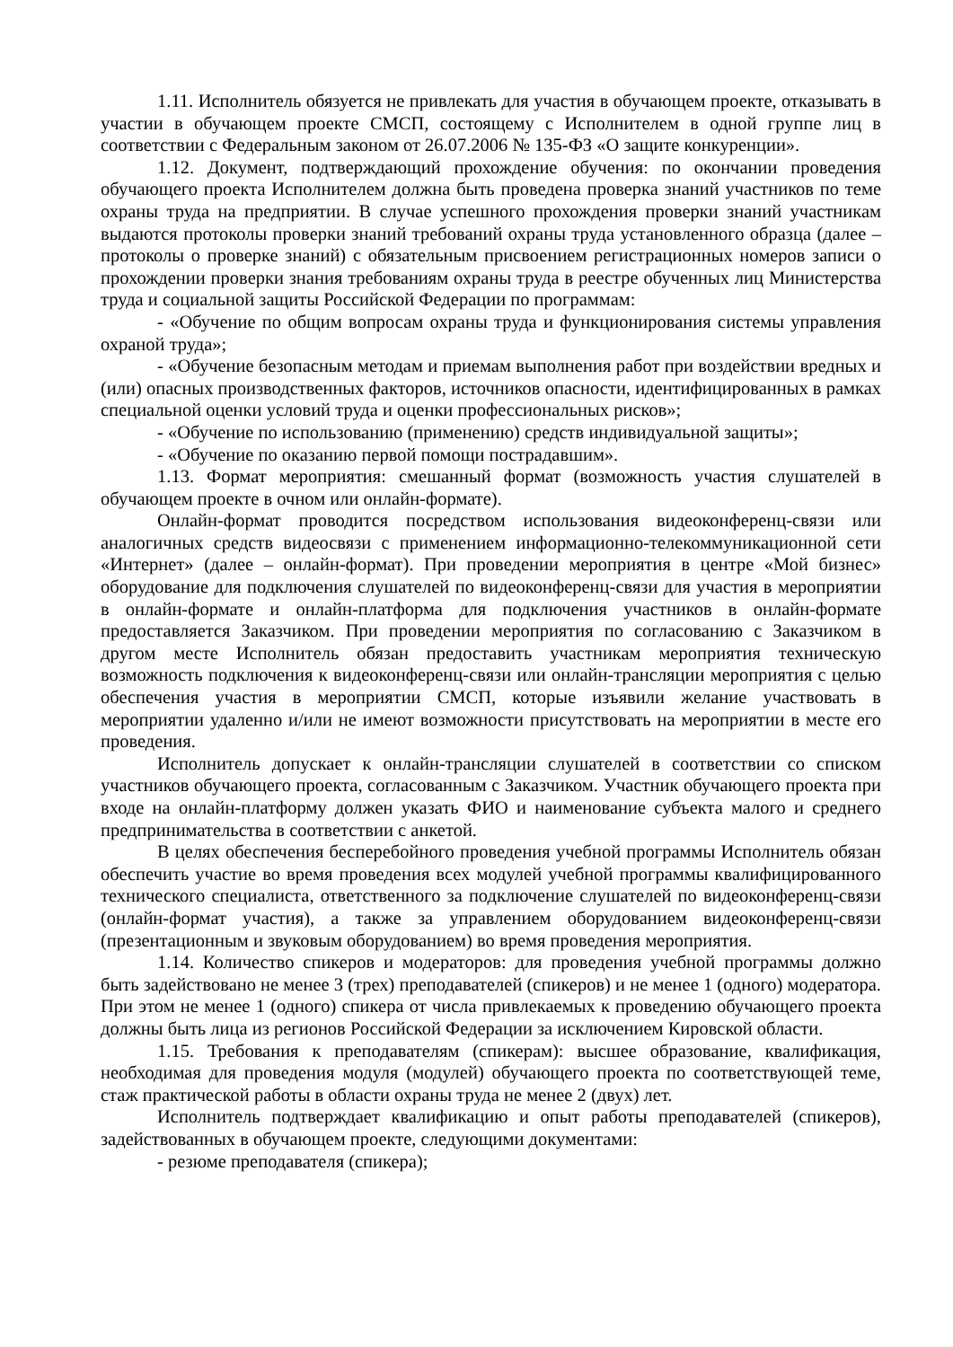1.11. Исполнитель обязуется не привлекать для участия в обучающем проекте, отказывать в участии в обучающем проекте СМСП, состоящему с Исполнителем в одной группе лиц в соответствии с Федеральным законом от 26.07.2006 № 135-ФЗ «О защите конкуренции».
1.12. Документ, подтверждающий прохождение обучения: по окончании проведения обучающего проекта Исполнителем должна быть проведена проверка знаний участников по теме охраны труда на предприятии. В случае успешного прохождения проверки знаний участникам выдаются протоколы проверки знаний требований охраны труда установленного образца (далее – протоколы о проверке знаний) с обязательным присвоением регистрационных номеров записи о прохождении проверки знания требованиям охраны труда в реестре обученных лиц Министерства труда и социальной защиты Российской Федерации по программам:
- «Обучение по общим вопросам охраны труда и функционирования системы управления охраной труда»;
- «Обучение безопасным методам и приемам выполнения работ при воздействии вредных и (или) опасных производственных факторов, источников опасности, идентифицированных в рамках специальной оценки условий труда и оценки профессиональных рисков»;
- «Обучение по использованию (применению) средств индивидуальной защиты»;
- «Обучение по оказанию первой помощи пострадавшим».
1.13. Формат мероприятия: смешанный формат (возможность участия слушателей в обучающем проекте в очном или онлайн-формате).
Онлайн-формат проводится посредством использования видеоконференц-связи или аналогичных средств видеосвязи с применением информационно-телекоммуникационной сети «Интернет» (далее – онлайн-формат). При проведении мероприятия в центре «Мой бизнес» оборудование для подключения слушателей по видеоконференц-связи для участия в мероприятии в онлайн-формате и онлайн-платформа для подключения участников в онлайн-формате предоставляется Заказчиком. При проведении мероприятия по согласованию с Заказчиком в другом месте Исполнитель обязан предоставить участникам мероприятия техническую возможность подключения к видеоконференц-связи или онлайн-трансляции мероприятия с целью обеспечения участия в мероприятии СМСП, которые изъявили желание участвовать в мероприятии удаленно и/или не имеют возможности присутствовать на мероприятии в месте его проведения.
Исполнитель допускает к онлайн-трансляции слушателей в соответствии со списком участников обучающего проекта, согласованным с Заказчиком. Участник обучающего проекта при входе на онлайн-платформу должен указать ФИО и наименование субъекта малого и среднего предпринимательства в соответствии с анкетой.
В целях обеспечения бесперебойного проведения учебной программы Исполнитель обязан обеспечить участие во время проведения всех модулей учебной программы квалифицированного технического специалиста, ответственного за подключение слушателей по видеоконференц-связи (онлайн-формат участия), а также за управлением оборудованием видеоконференц-связи (презентационным и звуковым оборудованием) во время проведения мероприятия.
1.14. Количество спикеров и модераторов: для проведения учебной программы должно быть задействовано не менее 3 (трех) преподавателей (спикеров) и не менее 1 (одного) модератора. При этом не менее 1 (одного) спикера от числа привлекаемых к проведению обучающего проекта должны быть лица из регионов Российской Федерации за исключением Кировской области.
1.15. Требования к преподавателям (спикерам): высшее образование, квалификация, необходимая для проведения модуля (модулей) обучающего проекта по соответствующей теме, стаж практической работы в области охраны труда не менее 2 (двух) лет.
Исполнитель подтверждает квалификацию и опыт работы преподавателей (спикеров), задействованных в обучающем проекте, следующими документами:
- резюме преподавателя (спикера);